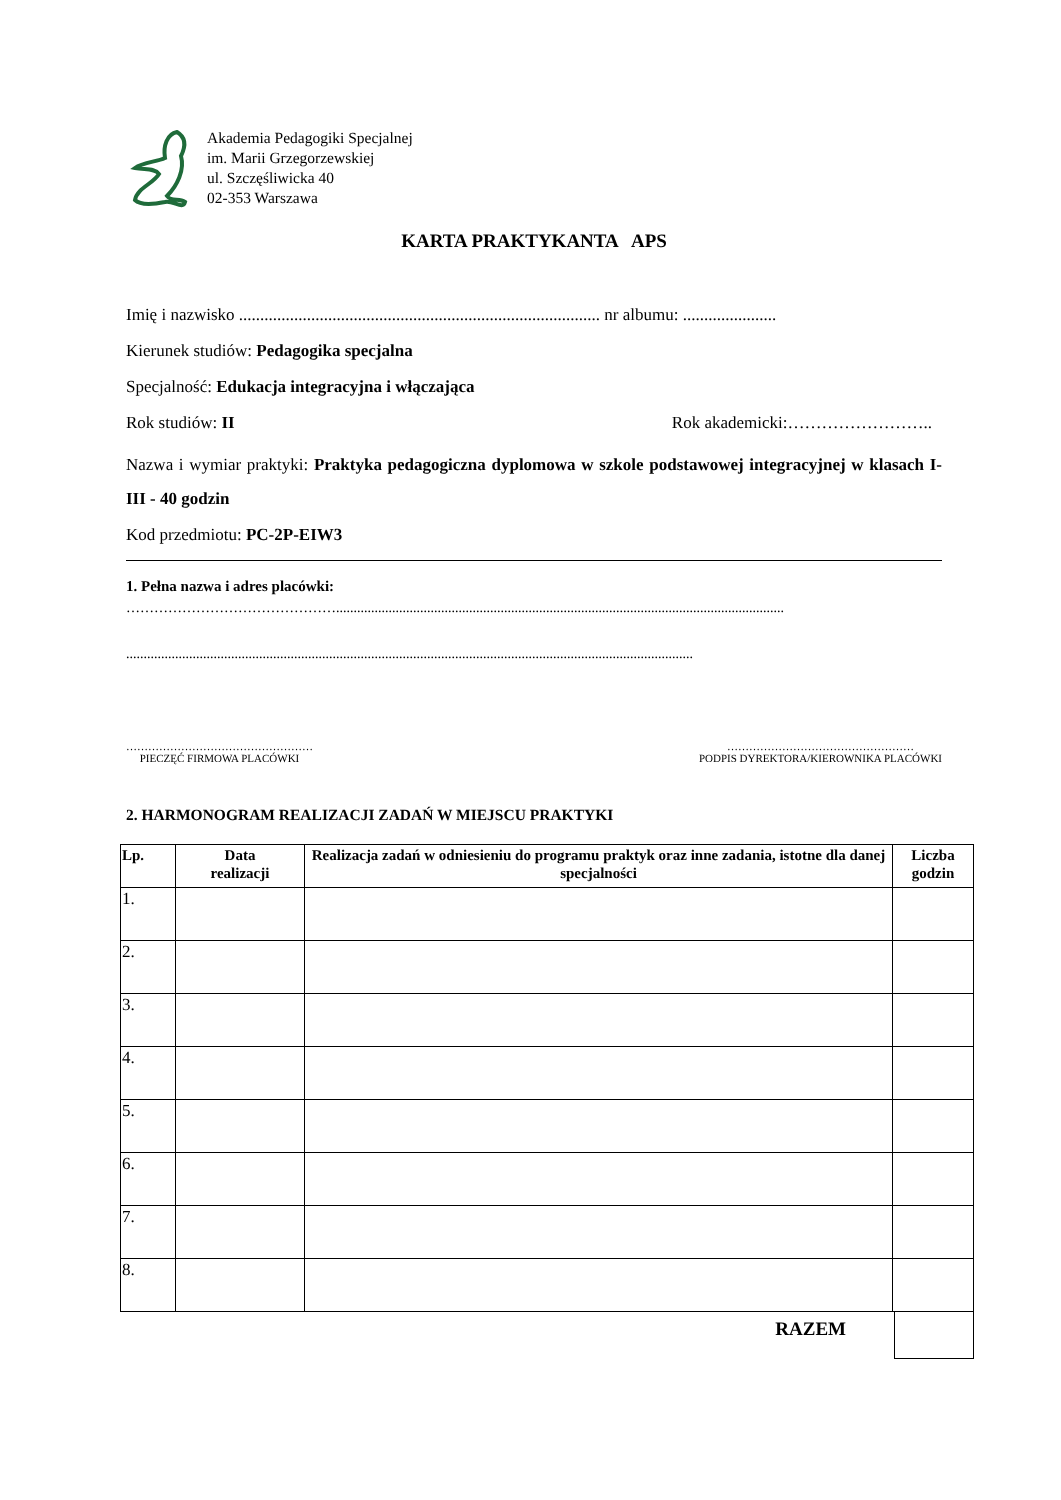Akademia Pedagogiki Specjalnej
im. Marii Grzegorzewskiej
ul. Szczęśliwicka 40
02-353 Warszawa
KARTA PRAKTYKANTA APS
Imię i nazwisko ..................................................................................... nr albumu: ......................
Kierunek studiów: Pedagogika specjalna
Specjalność: Edukacja integracyjna i włączająca
Rok studiów: II Rok akademicki:……………………..
Nazwa i wymiar praktyki: Praktyka pedagogiczna dyplomowa w szkole podstawowej integracyjnej w klasach I-III - 40 godzin
Kod przedmiotu: PC-2P-EIW3
1. Pełna nazwa i adres placówki:
………………………………………................................................................................................................................
..................................................................................................................................................................
……………………………………………
PIECZĘĆ FIRMOWA PLACÓWKI
……………………………………………
PODPIS DYREKTORA/KIEROWNIKA PLACÓWKI
2. HARMONOGRAM REALIZACJI ZADAŃ W MIEJSCU PRAKTYKI
| Lp. | Data realizacji | Realizacja zadań w odniesieniu do programu praktyk oraz inne zadania, istotne dla danej specjalności | Liczba godzin |
| --- | --- | --- | --- |
| 1. | | | |
| 2. | | | |
| 3. | | | |
| 4. | | | |
| 5. | | | |
| 6. | | | |
| 7. | | | |
| 8. | | | |
RAZEM